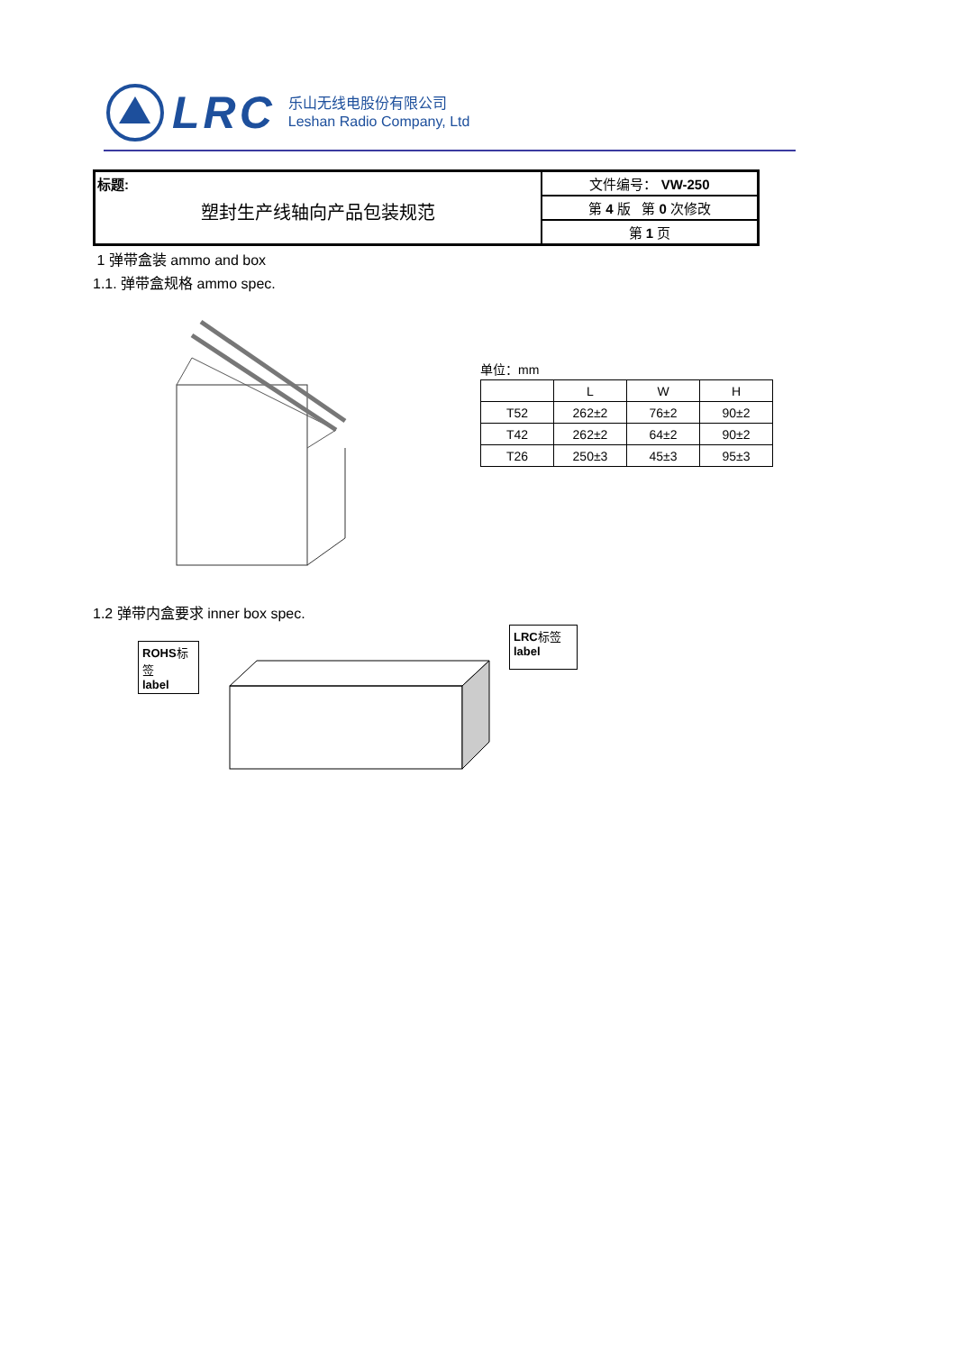LRC
乐山无线电股份有限公司
Leshan Radio Company, Ltd
| 标题: 塑封生产线轴向产品包装规范 | 文件编号： VW-250 |
| | 第 4 版 第 0 次修改 |
| | 第 1 页 |
1 弹带盒装 ammo and box
1.1. 弹带盒规格 ammo spec.
单位：mm
| | L | W | H |
| T52 | 262±2 | 76±2 | 90±2 |
| T42 | 262±2 | 64±2 | 90±2 |
| T26 | 250±3 | 45±3 | 95±3 |
1.2 弹带内盒要求 inner box spec.
ROHS标签
label
LRC标签
label